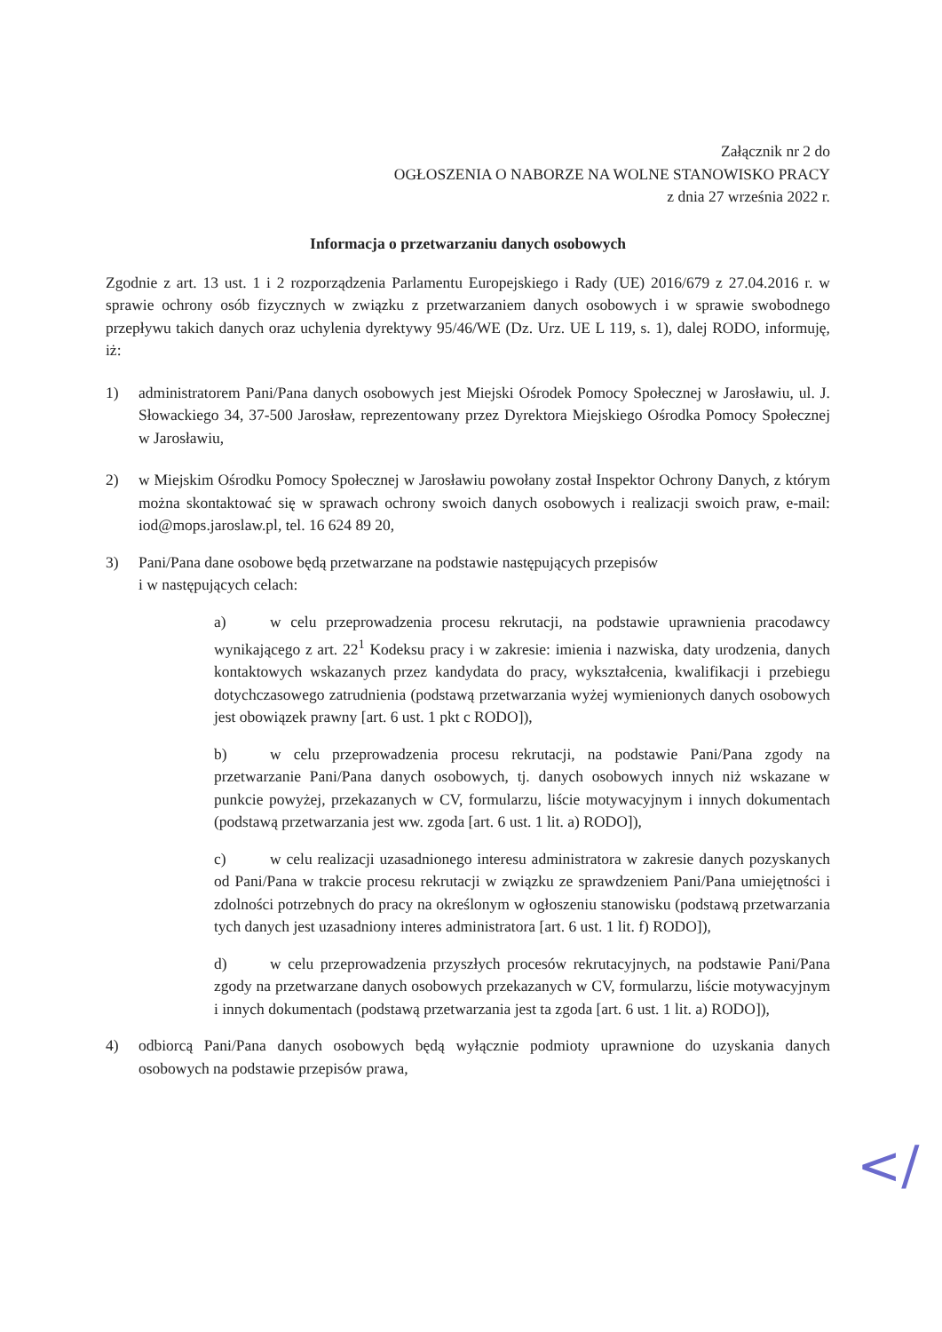Załącznik nr 2 do
OGŁOSZENIA O NABORZE NA WOLNE STANOWISKO PRACY
z dnia 27 września 2022 r.
Informacja o przetwarzaniu danych osobowych
Zgodnie z art. 13 ust. 1 i 2 rozporządzenia Parlamentu Europejskiego i Rady (UE) 2016/679 z 27.04.2016 r. w sprawie ochrony osób fizycznych w związku z przetwarzaniem danych osobowych i w sprawie swobodnego przepływu takich danych oraz uchylenia dyrektywy 95/46/WE (Dz. Urz. UE L 119, s. 1), dalej RODO, informuję, iż:
1) administratorem Pani/Pana danych osobowych jest Miejski Ośrodek Pomocy Społecznej w Jarosławiu, ul. J. Słowackiego 34, 37-500 Jarosław, reprezentowany przez Dyrektora Miejskiego Ośrodka Pomocy Społecznej w Jarosławiu,
2) w Miejskim Ośrodku Pomocy Społecznej w Jarosławiu powołany został Inspektor Ochrony Danych, z którym można skontaktować się w sprawach ochrony swoich danych osobowych i realizacji swoich praw, e-mail: iod@mops.jaroslaw.pl, tel. 16 624 89 20,
3) Pani/Pana dane osobowe będą przetwarzane na podstawie następujących przepisów
i w następujących celach:
a) w celu przeprowadzenia procesu rekrutacji, na podstawie uprawnienia pracodawcy wynikającego z art. 22<sup>1</sup> Kodeksu pracy i w zakresie: imienia i nazwiska, daty urodzenia, danych kontaktowych wskazanych przez kandydata do pracy, wykształcenia, kwalifikacji i przebiegu dotychczasowego zatrudnienia (podstawą przetwarzania wyżej wymienionych danych osobowych jest obowiązek prawny [art. 6 ust. 1 pkt c RODO]),
b) w celu przeprowadzenia procesu rekrutacji, na podstawie Pani/Pana zgody na przetwarzanie Pani/Pana danych osobowych, tj. danych osobowych innych niż wskazane w punkcie powyżej, przekazanych w CV, formularzu, liście motywacyjnym i innych dokumentach (podstawą przetwarzania jest ww. zgoda [art. 6 ust. 1 lit. a) RODO]),
c) w celu realizacji uzasadnionego interesu administratora w zakresie danych pozyskanych od Pani/Pana w trakcie procesu rekrutacji w związku ze sprawdzeniem Pani/Pana umiejętności i zdolności potrzebnych do pracy na określonym w ogłoszeniu stanowisku (podstawą przetwarzania tych danych jest uzasadniony interes administratora [art. 6 ust. 1 lit. f) RODO]),
d) w celu przeprowadzenia przyszłych procesów rekrutacyjnych, na podstawie Pani/Pana zgody na przetwarzane danych osobowych przekazanych w CV, formularzu, liście motywacyjnym i innych dokumentach (podstawą przetwarzania jest ta zgoda [art. 6 ust. 1 lit. a) RODO]),
4) odbiorcą Pani/Pana danych osobowych będą wyłącznie podmioty uprawnione do uzyskania danych osobowych na podstawie przepisów prawa,
</